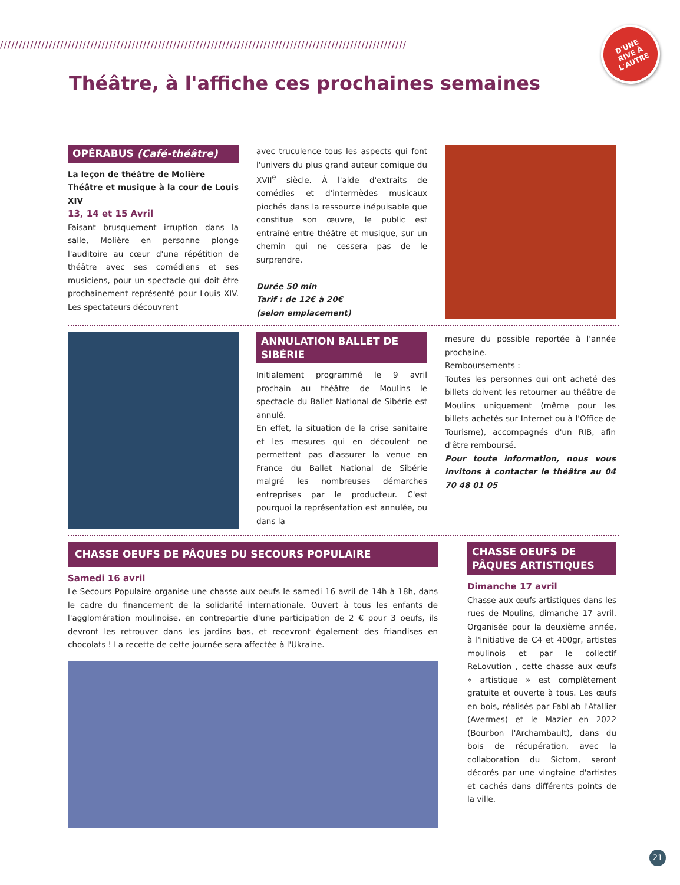////////////////////////////////////////////////////////////////////////////////////////////////////////////
D'UNE
RIVE À
L'AUTRE
Théâtre, à l'affiche ces prochaines semaines
OPÉRABUS (Café-théâtre)
La leçon de théâtre de Molière
Théâtre et musique à la cour de Louis XIV
13, 14 et 15 Avril
Faisant brusquement irruption dans la salle, Molière en personne plonge l'auditoire au cœur d'une répétition de théâtre avec ses comédiens et ses musiciens, pour un spectacle qui doit être prochainement représenté pour Louis XIV. Les spectateurs découvrent
avec truculence tous les aspects qui font l'univers du plus grand auteur comique du XVII<sup>e</sup> siècle. À l'aide d'extraits de comédies et d'intermèdes musicaux piochés dans la ressource inépuisable que constitue son œuvre, le public est entraîné entre théâtre et musique, sur un chemin qui ne cessera pas de le surprendre.
Durée 50 min
Tarif : de 12€ à 20€
(selon emplacement)
ANNULATION BALLET DE SIBÉRIE
Initialement programmé le 9 avril prochain au théâtre de Moulins le spectacle du Ballet National de Sibérie est annulé.
En effet, la situation de la crise sanitaire et les mesures qui en découlent ne permettent pas d'assurer la venue en France du Ballet National de Sibérie malgré les nombreuses démarches entreprises par le producteur. C'est pourquoi la représentation est annulée, ou dans la
mesure du possible reportée à l'année prochaine.
Remboursements :
Toutes les personnes qui ont acheté des billets doivent les retourner au théâtre de Moulins uniquement (même pour les billets achetés sur Internet ou à l'Office de Tourisme), accompagnés d'un RIB, afin d'être remboursé.
Pour toute information, nous vous invitons à contacter le théâtre au 04 70 48 01 05
CHASSE OEUFS DE PÂQUES DU SECOURS POPULAIRE
Samedi 16 avril
Le Secours Populaire organise une chasse aux oeufs le samedi 16 avril de 14h à 18h, dans le cadre du financement de la solidarité internationale. Ouvert à tous les enfants de l'agglomération moulinoise, en contrepartie d'une participation de 2 € pour 3 oeufs, ils devront les retrouver dans les jardins bas, et recevront également des friandises en chocolats ! La recette de cette journée sera affectée à l'Ukraine.
CHASSE OEUFS DE PÂQUES ARTISTIQUES
Dimanche 17 avril
Chasse aux œufs artistiques dans les rues de Moulins, dimanche 17 avril. Organisée pour la deuxième année, à l'initiative de C4 et 400gr, artistes moulinois et par le collectif ReLovution , cette chasse aux œufs « artistique » est complètement gratuite et ouverte à tous. Les œufs en bois, réalisés par FabLab l'Atallier (Avermes) et le Mazier en 2022 (Bourbon l'Archambault), dans du bois de récupération, avec la collaboration du Sictom, seront décorés par une vingtaine d'artistes et cachés dans différents points de la ville.
21